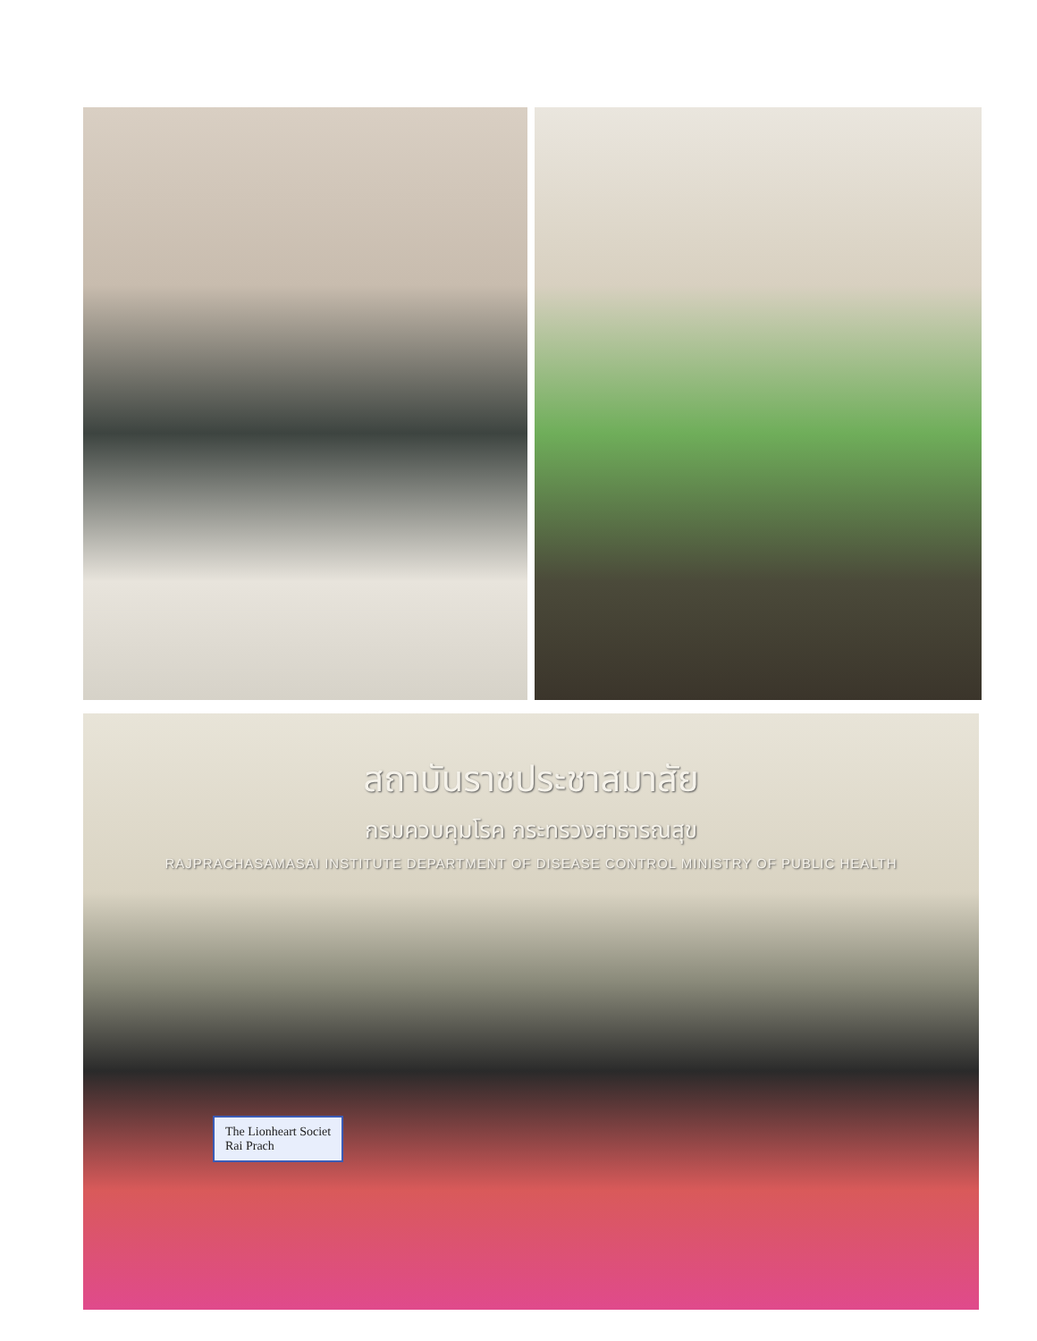สถาบันราชประชาสมาสัย
กรมควบคุมโรค กระทรวงสาธารณสุข
RAJPRACHASAMASAI INSTITUTE DEPARTMENT OF DISEASE CONTROL MINISTRY OF PUBLIC HEALTH
The Lionheart Societ
Rai Prach